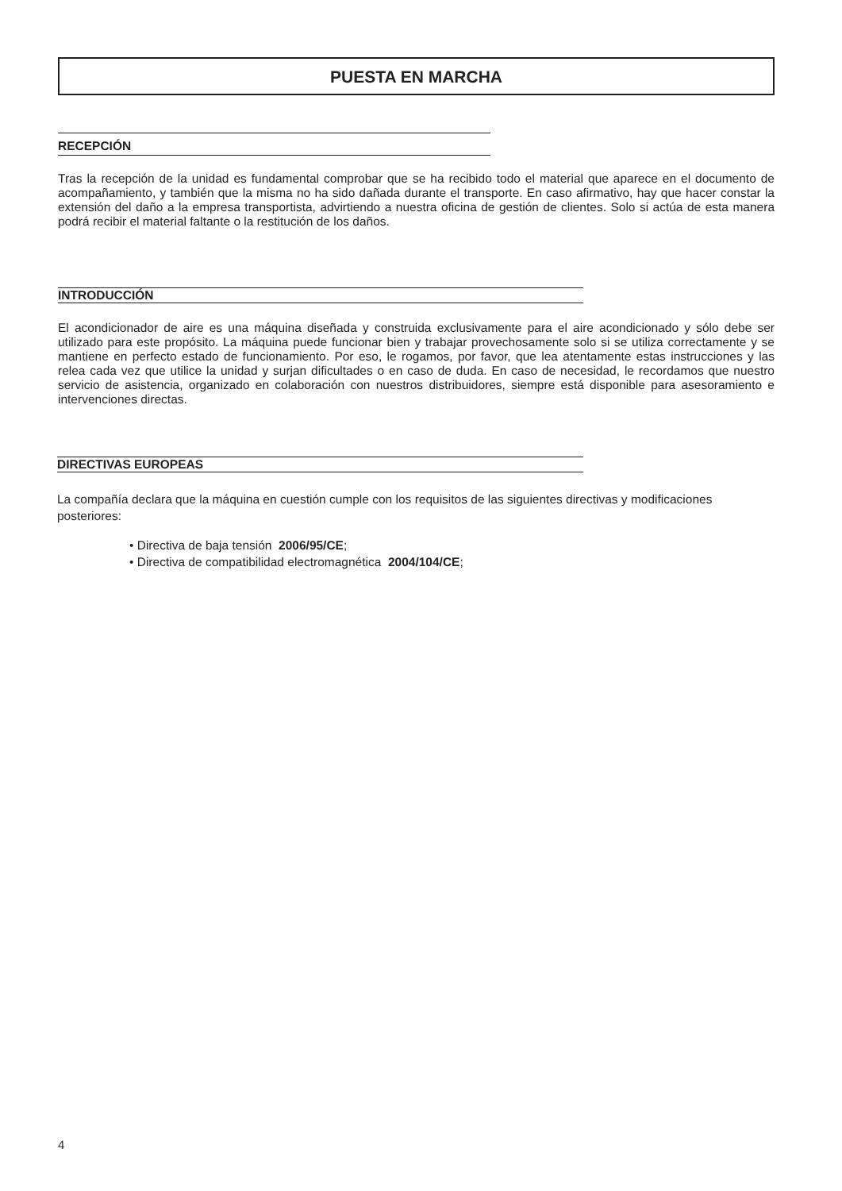PUESTA EN MARCHA
RECEPCIÓN
Tras la recepción de la unidad es fundamental comprobar que se ha recibido todo el material que aparece en el documento de acompañamiento, y también que la misma no ha sido dañada durante el transporte. En caso afirmativo, hay que hacer constar la extensión del daño a la empresa transportista, advirtiendo a nuestra oficina de gestión de clientes. Solo si actúa de esta manera podrá recibir el material faltante o la restitución de los daños.
INTRODUCCIÓN
El acondicionador de aire es una máquina diseñada y construida exclusivamente para el aire acondicionado y sólo debe ser utilizado para este propósito. La máquina puede funcionar bien y trabajar provechosamente solo si se utiliza correctamente y se mantiene en perfecto estado de funcionamiento. Por eso, le rogamos, por favor, que lea atentamente estas instrucciones y las relea cada vez que utilice la unidad y surjan dificultades o en caso de duda. En caso de necesidad, le recordamos que nuestro servicio de asistencia, organizado en colaboración con nuestros distribuidores, siempre está disponible para asesoramiento e intervenciones directas.
DIRECTIVAS EUROPEAS
La compañía declara que la máquina en cuestión cumple con los requisitos de las siguientes directivas y modificaciones posteriores:
• Directiva de baja tensión 2006/95/CE;
• Directiva de compatibilidad electromagnética 2004/104/CE;
4